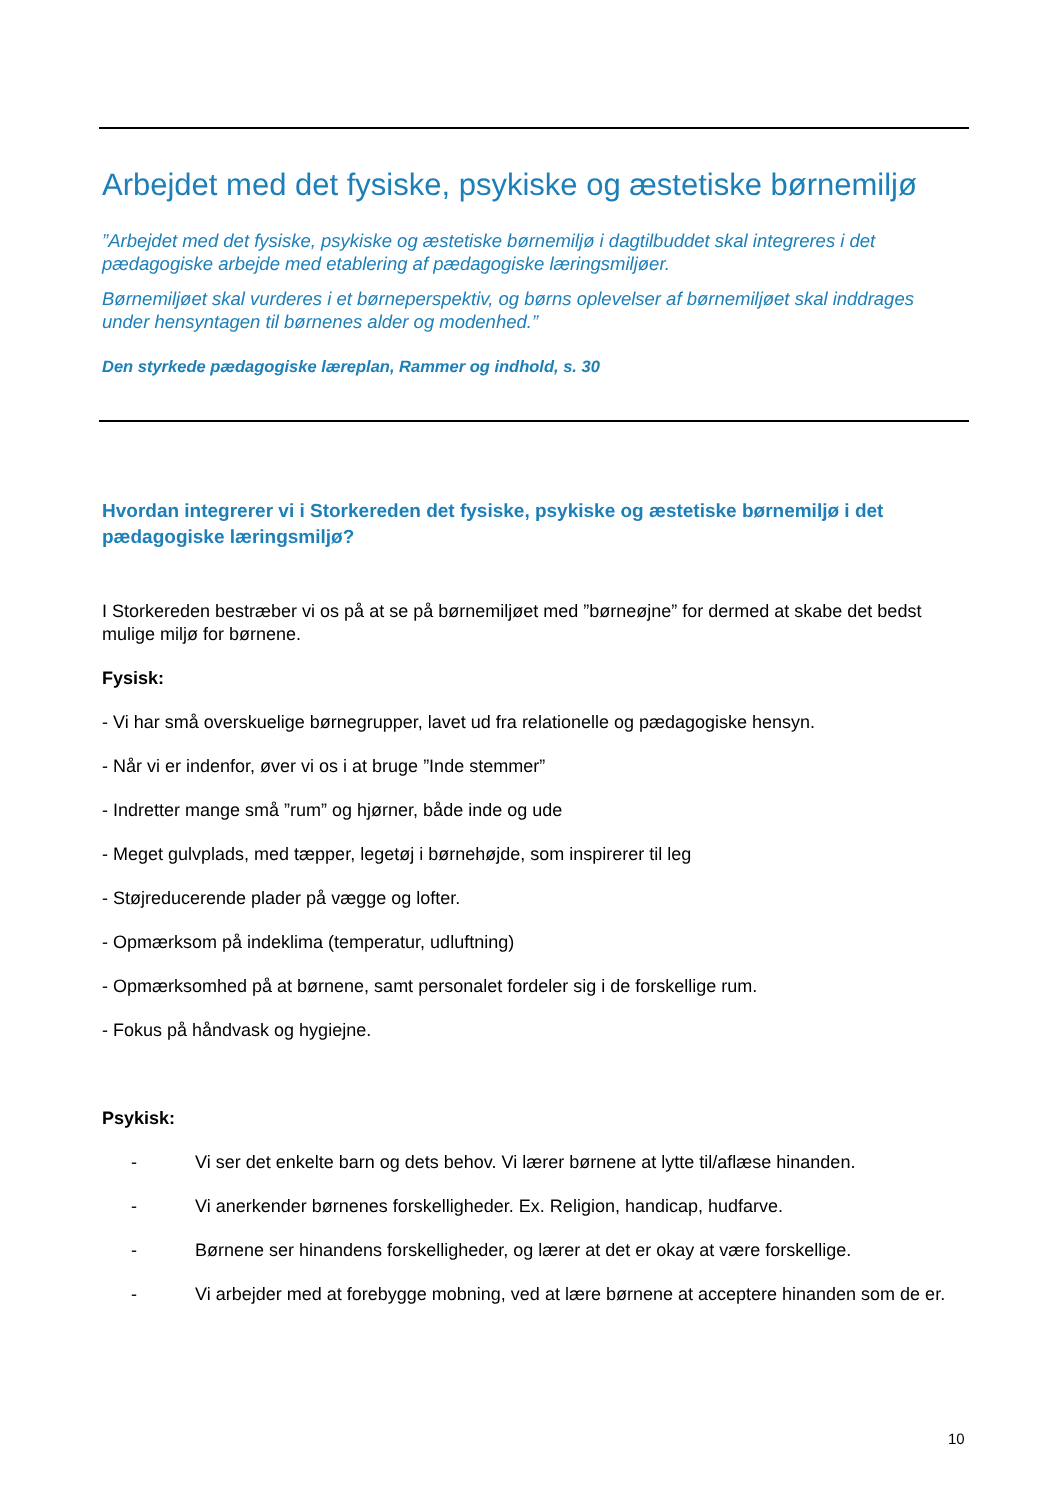Arbejdet med det fysiske, psykiske og æstetiske børnemiljø
”Arbejdet med det fysiske, psykiske og æstetiske børnemiljø i dagtilbuddet skal integreres i det pædagogiske arbejde med etablering af pædagogiske læringsmiljøer.
Børnemiljøet skal vurderes i et børneperspektiv, og børns oplevelser af børnemiljøet skal inddrages under hensyntagen til børnenes alder og modenhed.”
Den styrkede pædagogiske læreplan, Rammer og indhold, s. 30
Hvordan integrerer vi i Storkereden det fysiske, psykiske og æstetiske børnemiljø i det pædagogiske læringsmiljø?
I Storkereden bestræber vi os på at se på børnemiljøet med ”børneøjne” for dermed at skabe det bedst mulige miljø for børnene.
Fysisk:
- Vi har små overskuelige børnegrupper, lavet ud fra relationelle og pædagogiske hensyn.
- Når vi er indenfor, øver vi os i at bruge ”Inde stemmer”
- Indretter mange små ”rum” og hjørner, både inde og ude
- Meget gulvplads, med tæpper, legetøj i børnehøjde, som inspirerer til leg
- Støjreducerende plader på vægge og lofter.
- Opmærksom på indeklima (temperatur, udluftning)
- Opmærksomhed på at børnene, samt personalet fordeler sig i de forskellige rum.
- Fokus på håndvask og hygiejne.
Psykisk:
- Vi ser det enkelte barn og dets behov. Vi lærer børnene at lytte til/aflæse hinanden.
- Vi anerkender børnenes forskelligheder. Ex. Religion, handicap, hudfarve.
- Børnene ser hinandens forskelligheder, og lærer at det er okay at være forskellige.
- Vi arbejder med at forebygge mobning, ved at lære børnene at acceptere hinanden som de er.
10